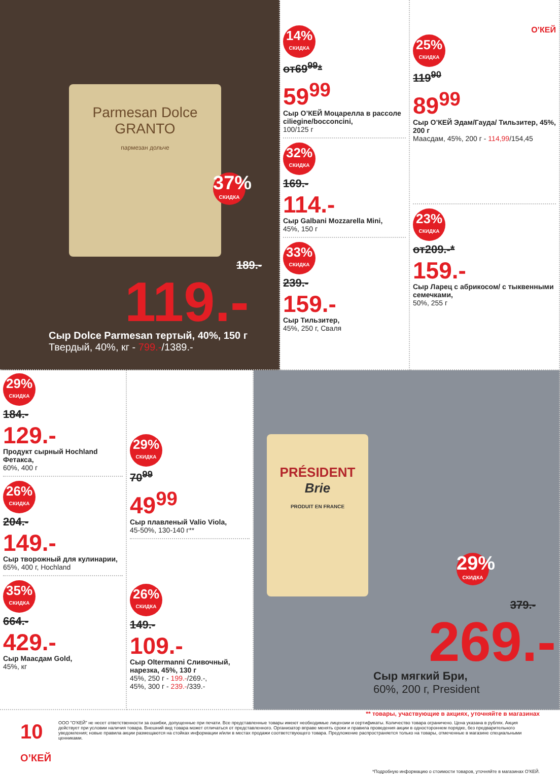Parmesan Dolce GRANTO
пармезан дольче
37% СКИДКА
189.-
119.-
Сыр Dolce Parmesan тертый, 40%, 150 г
Твердый, 40%, кг - 799.-/1389.-
14% СКИДКА
от69<sup>99</sup>*
59<sup>99</sup>
Сыр О’КЕЙ Моцарелла в рассоле ciliegine/bocconcini,
100/125 г
32% СКИДКА
169.-
114.-
Сыр Galbani Mozzarella Mini,
45%, 150 г
33% СКИДКА
239.-
159.-
Сыр Тильзитер,
45%, 250 г, Сваля
О’КЕЙ
25% СКИДКА
119<sup>90</sup>
89<sup>99</sup>
Сыр О’КЕЙ Эдам/Гауда/ Тильзитер, 45%, 200 г
Маасдам, 45%, 200 г - 114,99/154,45
23% СКИДКА
от209.-*
159.-
Сыр Ларец с абрикосом/ с тыквенными семечками,
50%, 255 г
29% СКИДКА
184.-
129.-
Продукт сырный Hochland Фетакса,
60%, 400 г
26% СКИДКА
204.-
149.-
Сыр творожный для кулинарии,
65%, 400 г, Hochland
35% СКИДКА
664.-
429.-
Сыр Маасдам Gold,
45%, кг
29% СКИДКА
70<sup>99</sup>
49<sup>99</sup>
Сыр плавленый Valio Viola,
45-50%, 130-140 г**
26% СКИДКА
149.-
109.-
Сыр Oltermanni Сливочный, нарезка, 45%, 130 г
45%, 250 г - 199.-/269.-,
45%, 300 г - 239.-/339.-
PRÉSIDENT
Brie
PRODUIT EN FRANCE
29% СКИДКА
379.-
269.-
Сыр мягкий Бри,
60%, 200 г, President
** товары, участвующие в акциях, уточняйте в магазинах
10 О’КЕЙ
ООО "О’КЕЙ" не несет ответственности за ошибки, допущенные при печати. Все представленные товары имеют необходимые лицензии и сертификаты. Количество товара ограничено. Цена указана в рублях. Акция действует при условии наличия товара. Внешний вид товара может отличаться от представленного. Организатор вправе менять сроки и правила проведения акции в одностороннем порядке, без предварительного уведомления; новые правила акции размещаются на стойках информации и/или в местах продажи соответствующего товара. Предложение распространяется только на товары, отмеченные в магазине специальными ценниками.
*Подробную информацию о стоимости товаров, уточняйте в магазинах О’КЕЙ.